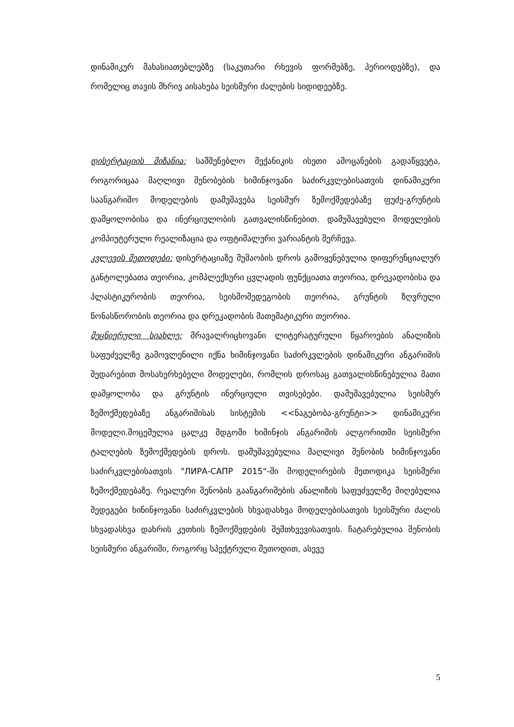დინამიკურ მახასიათებლებზე (საკუთარი რხევის ფორმებზე, პერიოდებზე), და რომელიც თავის მხრივ აისახება სეისმური ძალების სიდიდეებზე.
დისერტაციის მიზანია: სამშენებლო მექანიკის ისეთი ამოცანების გადაწყვეტა, როგორიცაა მაღლივი შენობების ხიმინჯოვანი საძირკვლებისათვის დინამიკური საანგარიშო მოდელების დამუშავება სეისმურ ზემოქმედებაზე ფუძე-გრუნტის დამყოლობისა და ინერციულობის გათვალისწინებით. დამუშავებული მოდელების კომპიუტერული რეალიზაცია და ოფტიმალური ვარიანტის შერჩევა.
კვლევის მეთოდები: დისერტაციაზე მუშაობის დროს გამოყენებულია დიფერენციალურ განტოლებათა თეორია, კომპლექსური ცვლადის ფუნქციათა თეორია, დრეკადობისა და პლასტიკურობის თეორია, სეისმომედეგობის თეორია, გრუნტის ზღვრული წონასწორობის თეორია და დრეკადობის მათემატიკური თეორია.
მეცნიერული სიახლე: მრავალრიცხოვანი ლიტერატურული წყაროების ანალიზის საფუძველზე გამოვლენილი იქნა ხიმინჯოვანი საძირკვლების დინამიკური ანგარიშის შედარებით მოსახერხებელი მოდელები, რომლის დროსაც გათვალისწინებულია მათი დამყოლობა და გრუნტის ინერციული თვისებები. დამუშავებულია სეისმურ ზემოქმედებაზე ანგარიშისას სისტემის <<ნაგებობა-გრუნტი>> დინამიკური მოდელი.მოცემულია ცალკე მდგომი ხიმინჯის ანგარიშის ალგორითმი სეისმური ტალღების ზემოქმედების დროს. დამუშავებულია მაღლივი შენობის ხიმინჯოვანი საძირკვლებისათვის "ЛИРА-САПР 2015“-ში მოდელირების მეთოდიკა სეისმური ზემოქმედებაზე. რეალური შენობის გაანგარიშების ანალიზის საფუძველზე მიღებულია შედეგები ხინინჯოვანი საძირკვლების სხვადასხვა მოდელებისათვის სეისმური ძალის სხვადასხვა დახრის კუთხის ზემოქმედების შემთხვევისათვის. ჩატარებულია შენობის სეისმური ანგარიში, როგორც სპექტრული მეთოდით, ასევე
5